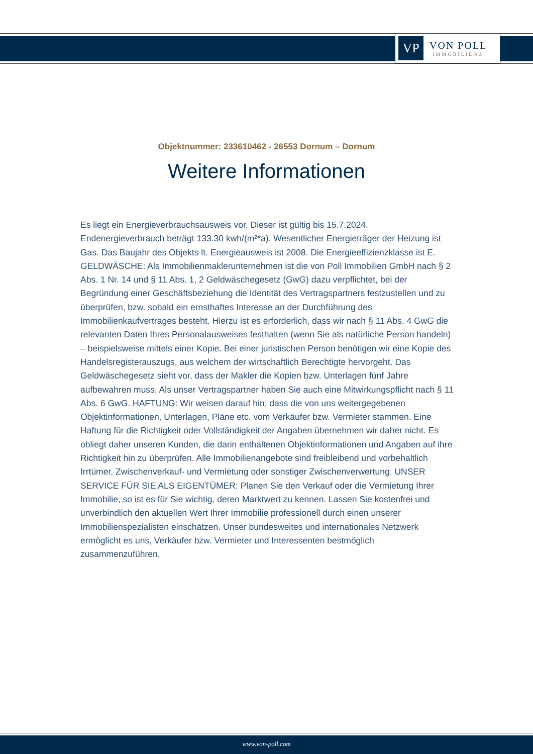VP
VON POLL
IMMOBILIEN®
Objektnummer: 233610462 - 26553 Dornum – Dornum
Weitere Informationen
Es liegt ein Energieverbrauchsausweis vor. Dieser ist gültig bis 15.7.2024. Endenergieverbrauch beträgt 133.30 kwh/(m²*a). Wesentlicher Energieträger der Heizung ist Gas. Das Baujahr des Objekts lt. Energieausweis ist 2008. Die Energieeffizienzklasse ist E. GELDWÄSCHE: Als Immobilienmaklerunternehmen ist die von Poll Immobilien GmbH nach § 2 Abs. 1 Nr. 14 und § 11 Abs. 1, 2 Geldwäschegesetz (GwG) dazu verpflichtet, bei der Begründung einer Geschäftsbeziehung die Identität des Vertragspartners festzustellen und zu überprüfen, bzw. sobald ein ernsthaftes Interesse an der Durchführung des Immobilienkaufvertrages besteht. Hierzu ist es erforderlich, dass wir nach § 11 Abs. 4 GwG die relevanten Daten Ihres Personalausweises festhalten (wenn Sie als natürliche Person handeln) – beispielsweise mittels einer Kopie. Bei einer juristischen Person benötigen wir eine Kopie des Handelsregisterauszugs, aus welchem der wirtschaftlich Berechtigte hervorgeht. Das Geldwäschegesetz sieht vor, dass der Makler die Kopien bzw. Unterlagen fünf Jahre aufbewahren muss. Als unser Vertragspartner haben Sie auch eine Mitwirkungspflicht nach § 11 Abs. 6 GwG. HAFTUNG: Wir weisen darauf hin, dass die von uns weitergegebenen Objektinformationen, Unterlagen, Pläne etc. vom Verkäufer bzw. Vermieter stammen. Eine Haftung für die Richtigkeit oder Vollständigkeit der Angaben übernehmen wir daher nicht. Es obliegt daher unseren Kunden, die darin enthaltenen Objektinformationen und Angaben auf ihre Richtigkeit hin zu überprüfen. Alle Immobilienangebote sind freibleibend und vorbehaltlich Irrtümer, Zwischenverkauf- und Vermietung oder sonstiger Zwischenverwertung. UNSER SERVICE FÜR SIE ALS EIGENTÜMER: Planen Sie den Verkauf oder die Vermietung Ihrer Immobilie, so ist es für Sie wichtig, deren Marktwert zu kennen. Lassen Sie kostenfrei und unverbindlich den aktuellen Wert Ihrer Immobilie professionell durch einen unserer Immobilienspezialisten einschätzen. Unser bundesweites und internationales Netzwerk ermöglicht es uns, Verkäufer bzw. Vermieter und Interessenten bestmöglich zusammenzuführen.
www.von-poll.com